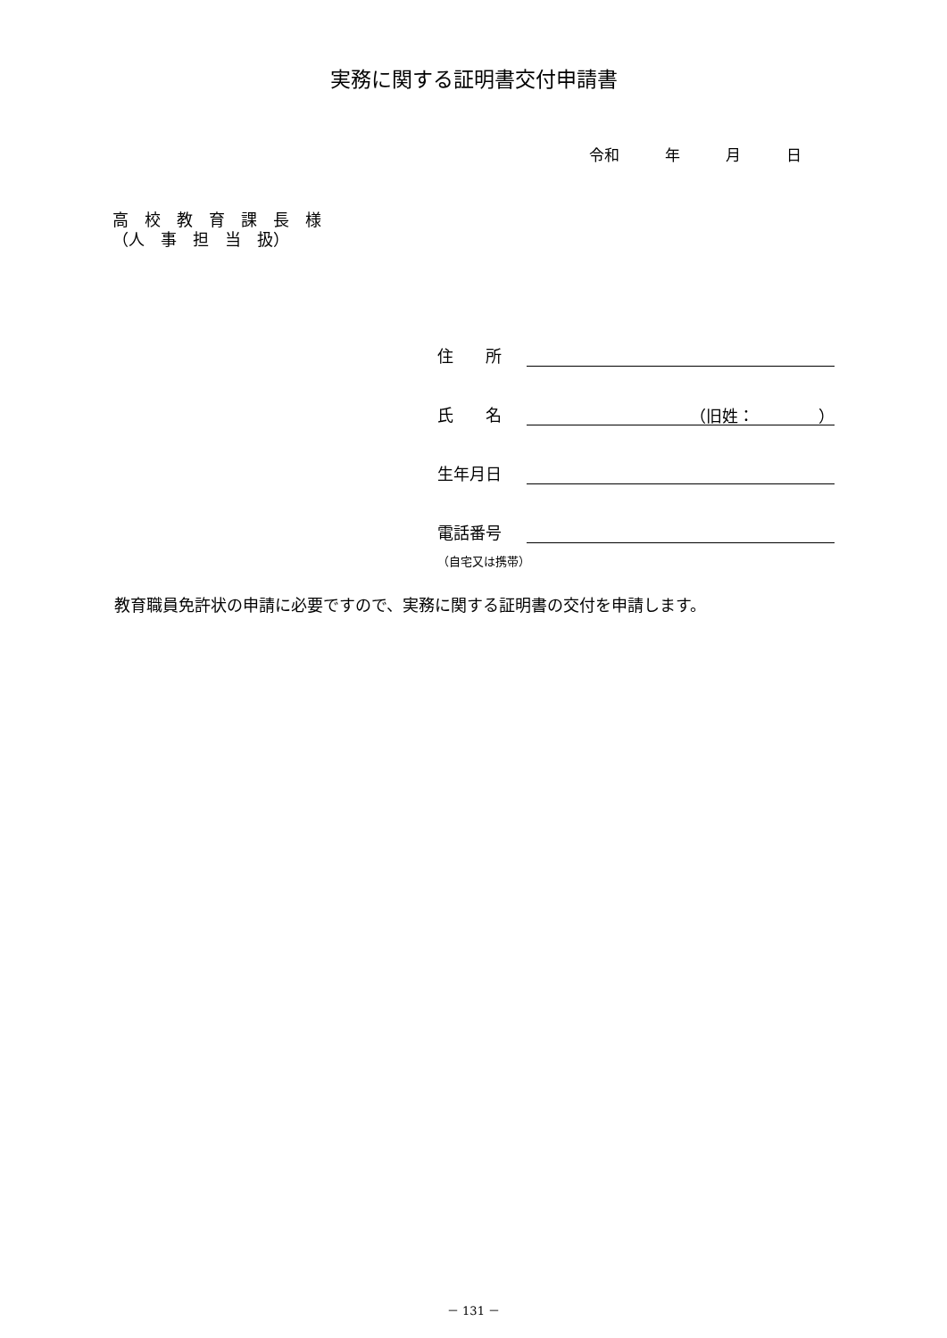実務に関する証明書交付申請書
令和　　　年　　　月　　　日
高　校　教　育　課　長　様 （人　事　担　当　扱）
住　　所
氏　　名 （旧姓：　　　　）
生年月日
電話番号
（自宅又は携帯）
教育職員免許状の申請に必要ですので、実務に関する証明書の交付を申請します。
－ 131 －